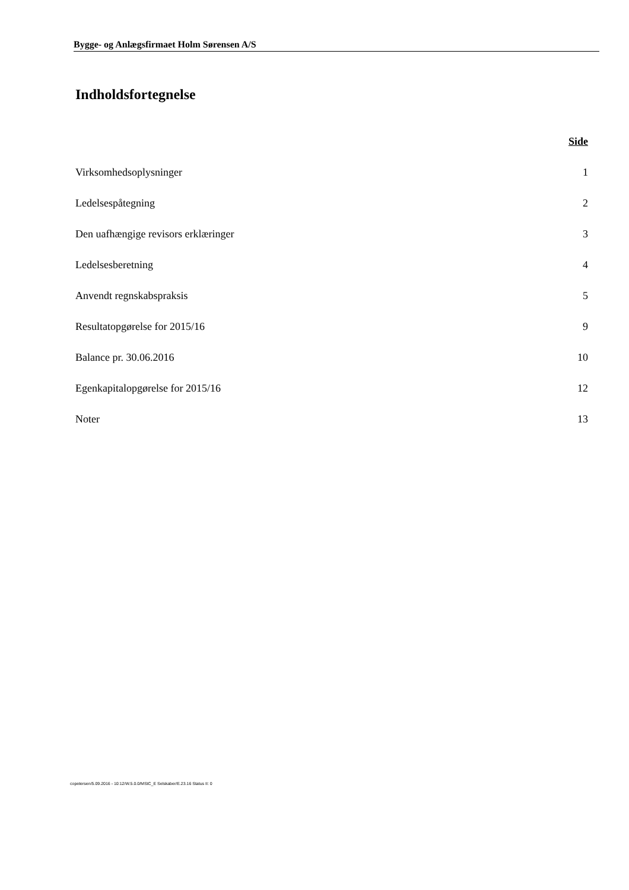Bygge- og Anlægsfirmaet Holm Sørensen A/S
Indholdsfortegnelse
Side
Virksomhedsoplysninger 1
Ledelsespåtegning 2
Den uafhængige revisors erklæringer 3
Ledelsesberetning 4
Anvendt regnskabspraksis 5
Resultatopgørelse for 2015/16 9
Balance pr. 30.06.2016 10
Egenkapitalopgørelse for 2015/16 12
Noter 13
copetersen/5.09.2016 - 10:12/W.5.0.0/MStC_E Selskaber/E.23.16 Status II: 0